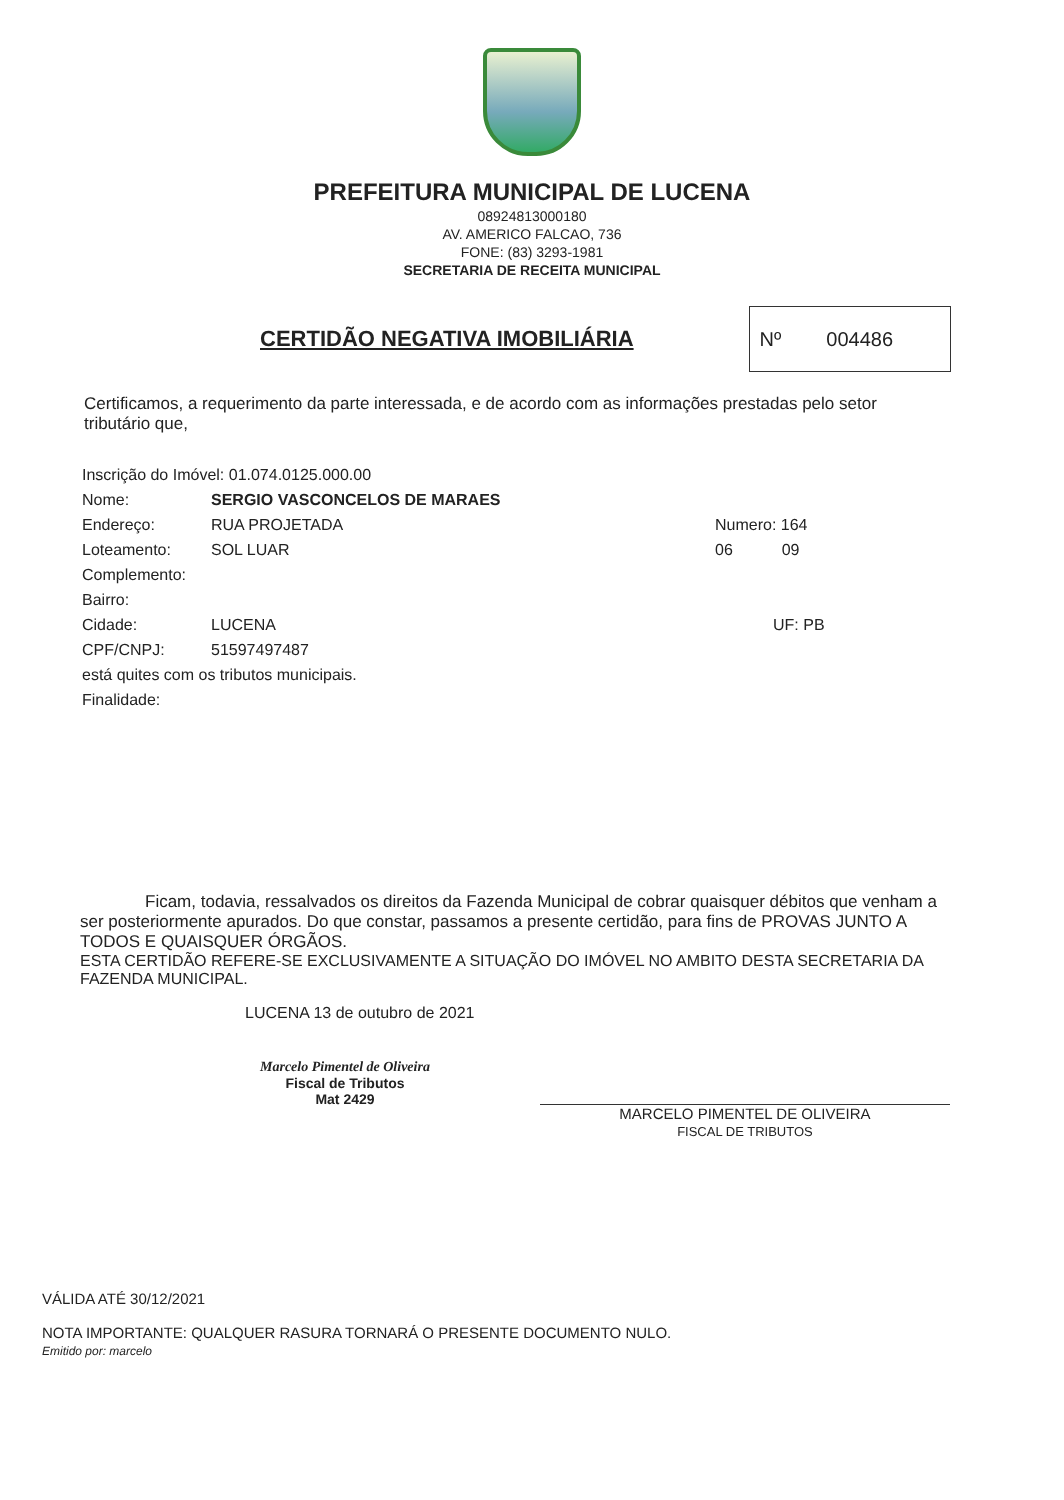PREFEITURA MUNICIPAL DE LUCENA
08924813000180
AV. AMERICO FALCAO, 736
FONE: (83) 3293-1981
SECRETARIA DE RECEITA MUNICIPAL
CERTIDÃO NEGATIVA IMOBILIÁRIA
Nº 004486
Certificamos, a requerimento da parte interessada, e de acordo com as informações prestadas pelo setor tributário que,
| Inscrição do Imóvel: 01.074.0125.000.00 | | |
| Nome: | SERGIO VASCONCELOS DE MARAES | |
| Endereço: | RUA PROJETADA | Numero: 164 |
| Loteamento: | SOL LUAR | 06 09 |
| Complemento: | | |
| Bairro: | | |
| Cidade: | LUCENA | UF: PB |
| CPF/CNPJ: | 51597497487 | |
| está quites com os tributos municipais. | | |
| Finalidade: | | |
Ficam, todavia, ressalvados os direitos da Fazenda Municipal de cobrar quaisquer débitos que venham a ser posteriormente apurados. Do que constar, passamos a presente certidão, para fins de PROVAS JUNTO A TODOS E QUAISQUER ÓRGÃOS.
ESTA CERTIDÃO REFERE-SE EXCLUSIVAMENTE A SITUAÇÃO DO IMÓVEL NO AMBITO DESTA SECRETARIA DA FAZENDA MUNICIPAL.
LUCENA 13 de outubro de 2021
Marcelo Pimentel de Oliveira
Fiscal de Tributos
Mat 2429
MARCELO PIMENTEL DE OLIVEIRA
FISCAL DE TRIBUTOS
VÁLIDA ATÉ 30/12/2021
NOTA IMPORTANTE: QUALQUER RASURA TORNARÁ O PRESENTE DOCUMENTO NULO.
Emitido por: marcelo